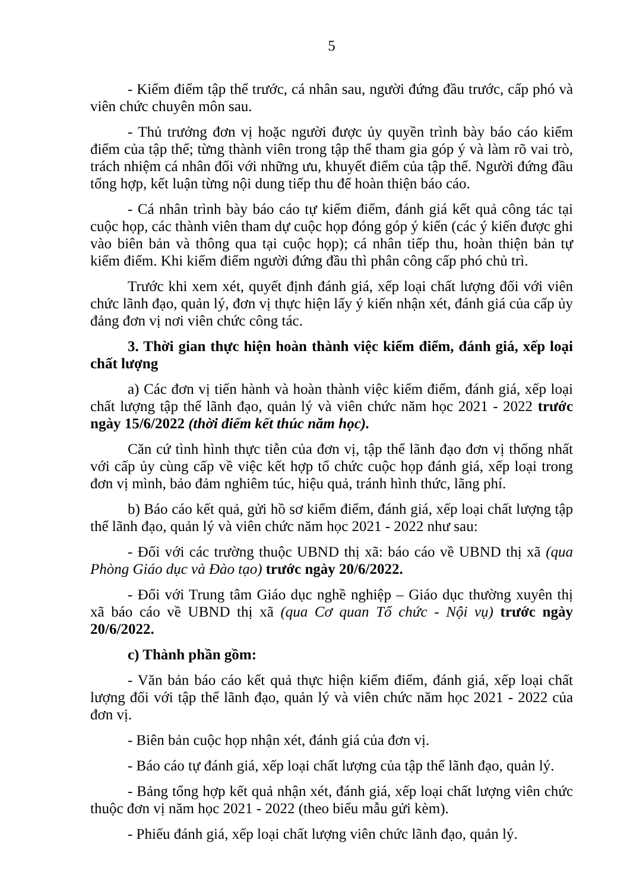5
- Kiểm điểm tập thể trước, cá nhân sau, người đứng đầu trước, cấp phó và viên chức chuyên môn sau.
- Thủ trưởng đơn vị hoặc người được ủy quyền trình bày báo cáo kiểm điểm của tập thể; từng thành viên trong tập thể tham gia góp ý và làm rõ vai trò, trách nhiệm cá nhân đối với những ưu, khuyết điểm của tập thể. Người đứng đầu tổng hợp, kết luận từng nội dung tiếp thu để hoàn thiện báo cáo.
- Cá nhân trình bày báo cáo tự kiểm điểm, đánh giá kết quả công tác tại cuộc họp, các thành viên tham dự cuộc họp đóng góp ý kiến (các ý kiến được ghi vào biên bản và thông qua tại cuộc họp); cá nhân tiếp thu, hoàn thiện bản tự kiểm điểm. Khi kiểm điểm người đứng đầu thì phân công cấp phó chủ trì.
Trước khi xem xét, quyết định đánh giá, xếp loại chất lượng đối với viên chức lãnh đạo, quản lý, đơn vị thực hiện lấy ý kiến nhận xét, đánh giá của cấp ủy đảng đơn vị nơi viên chức công tác.
3. Thời gian thực hiện hoàn thành việc kiểm điểm, đánh giá, xếp loại chất lượng
a) Các đơn vị tiến hành và hoàn thành việc kiểm điểm, đánh giá, xếp loại chất lượng tập thể lãnh đạo, quản lý và viên chức năm học 2021 - 2022 trước ngày 15/6/2022 (thời điểm kết thúc năm học).
Căn cứ tình hình thực tiễn của đơn vị, tập thể lãnh đạo đơn vị thống nhất với cấp ủy cùng cấp về việc kết hợp tổ chức cuộc họp đánh giá, xếp loại trong đơn vị mình, bảo đảm nghiêm túc, hiệu quả, tránh hình thức, lãng phí.
b) Báo cáo kết quả, gửi hồ sơ kiểm điểm, đánh giá, xếp loại chất lượng tập thể lãnh đạo, quản lý và viên chức năm học 2021 - 2022 như sau:
- Đối với các trường thuộc UBND thị xã: báo cáo về UBND thị xã (qua Phòng Giáo dục và Đào tạo) trước ngày 20/6/2022.
- Đối với Trung tâm Giáo dục nghề nghiệp – Giáo dục thường xuyên thị xã báo cáo về UBND thị xã (qua Cơ quan Tổ chức - Nội vụ) trước ngày 20/6/2022.
c) Thành phần gồm:
- Văn bản báo cáo kết quả thực hiện kiểm điểm, đánh giá, xếp loại chất lượng đối với tập thể lãnh đạo, quản lý và viên chức năm học 2021 - 2022 của đơn vị.
- Biên bản cuộc họp nhận xét, đánh giá của đơn vị.
- Báo cáo tự đánh giá, xếp loại chất lượng của tập thể lãnh đạo, quản lý.
- Bảng tổng hợp kết quả nhận xét, đánh giá, xếp loại chất lượng viên chức thuộc đơn vị năm học 2021 - 2022 (theo biểu mẫu gửi kèm).
- Phiếu đánh giá, xếp loại chất lượng viên chức lãnh đạo, quản lý.